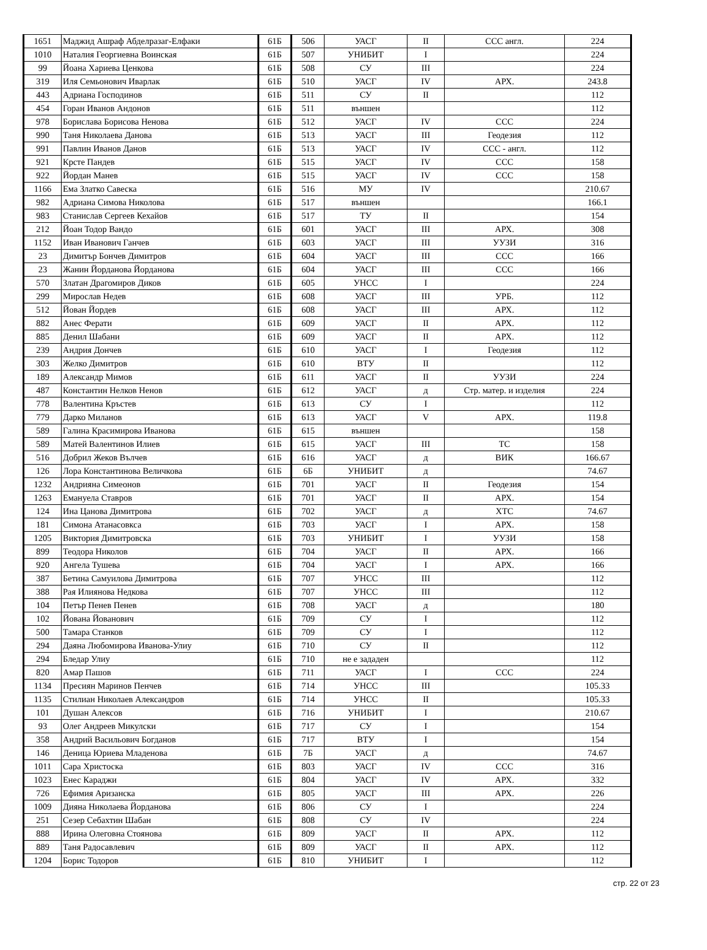| 1651 | Маджид Ашраф Абделразаг-Елфаки | 61Б | 506 | УАСГ | II | ССС англ. | 224 |
| 1010 | Наталия Георгиевна Воинская | 61Б | 507 | УНИБИТ | I | | 224 |
| 99 | Йоана Хариева Ценкова | 61Б | 508 | СУ | III | | 224 |
| 319 | Иля Семьонович Иварлак | 61Б | 510 | УАСГ | IV | АРХ. | 243.8 |
| 443 | Адриана Господинов | 61Б | 511 | СУ | II | | 112 |
| 454 | Горан Иванов Андонов | 61Б | 511 | външен | | | 112 |
| 978 | Борислава Борисова Ненова | 61Б | 512 | УАСГ | IV | ССС | 224 |
| 990 | Таня Николаева Данова | 61Б | 513 | УАСГ | III | Геодезия | 112 |
| 991 | Павлин Иванов Данов | 61Б | 513 | УАСГ | IV | ССС - англ. | 112 |
| 921 | Крсте Пандев | 61Б | 515 | УАСГ | IV | ССС | 158 |
| 922 | Йордан Манев | 61Б | 515 | УАСГ | IV | ССС | 158 |
| 1166 | Ема Златко Савеска | 61Б | 516 | МУ | IV | | 210.67 |
| 982 | Адриана Симова Николова | 61Б | 517 | външен | | | 166.1 |
| 983 | Станислав Сергеев Кехайов | 61Б | 517 | ТУ | II | | 154 |
| 212 | Йоан Тодор Вандо | 61Б | 601 | УАСГ | III | АРХ. | 308 |
| 1152 | Иван Иванович Ганчев | 61Б | 603 | УАСГ | III | УУЗИ | 316 |
| 23 | Димитър Бончев Димитров | 61Б | 604 | УАСГ | III | ССС | 166 |
| 23 | Жанин Йорданова Йорданова | 61Б | 604 | УАСГ | III | ССС | 166 |
| 570 | Златан Драгомиров Диков | 61Б | 605 | УНСС | I | | 224 |
| 299 | Мирослав Недев | 61Б | 608 | УАСГ | III | УРБ. | 112 |
| 512 | Йован Йордев | 61Б | 608 | УАСГ | III | АРХ. | 112 |
| 882 | Анес Ферати | 61Б | 609 | УАСГ | II | АРХ. | 112 |
| 885 | Денил Шабани | 61Б | 609 | УАСГ | II | АРХ. | 112 |
| 239 | Андрия Дончев | 61Б | 610 | УАСГ | I | Геодезия | 112 |
| 303 | Желко Димитров | 61Б | 610 | ВТУ | II | | 112 |
| 189 | Александр Мимов | 61Б | 611 | УАСГ | II | УУЗИ | 224 |
| 487 | Константин Нелков Ненов | 61Б | 612 | УАСГ | д | Стр. матер. и изделия | 224 |
| 778 | Валентина Кръстев | 61Б | 613 | СУ | I | | 112 |
| 779 | Дарко Миланов | 61Б | 613 | УАСГ | V | АРХ. | 119.8 |
| 589 | Галина Красимирова Иванова | 61Б | 615 | външен | | | 158 |
| 589 | Матей Валентинов Илиев | 61Б | 615 | УАСГ | III | ТС | 158 |
| 516 | Добрил Жеков Вълчев | 61Б | 616 | УАСГ | д | ВИК | 166.67 |
| 126 | Лора Константинова Величкова | 61Б | 6Б | УНИБИТ | д | | 74.67 |
| 1232 | Андрияна Симеонов | 61Б | 701 | УАСГ | II | Геодезия | 154 |
| 1263 | Емануела Ставров | 61Б | 701 | УАСГ | II | АРХ. | 154 |
| 124 | Ина Цанова Димитрова | 61Б | 702 | УАСГ | д | ХТС | 74.67 |
| 181 | Симона Атанасовкса | 61Б | 703 | УАСГ | I | АРХ. | 158 |
| 1205 | Виктория Димитровска | 61Б | 703 | УНИБИТ | I | УУЗИ | 158 |
| 899 | Теодора Николов | 61Б | 704 | УАСГ | II | АРХ. | 166 |
| 920 | Ангела Тушева | 61Б | 704 | УАСГ | I | АРХ. | 166 |
| 387 | Бетина Самуилова Димитрова | 61Б | 707 | УНСС | III | | 112 |
| 388 | Рая Илиянова Недкова | 61Б | 707 | УНСС | III | | 112 |
| 104 | Петър Пенев Пенев | 61Б | 708 | УАСГ | д | | 180 |
| 102 | Йована Йованович | 61Б | 709 | СУ | I | | 112 |
| 500 | Тамара Станков | 61Б | 709 | СУ | I | | 112 |
| 294 | Даяна Любомирова Иванова-Улиу | 61Б | 710 | СУ | II | | 112 |
| 294 | Бледар Улиу | 61Б | 710 | не е зададен | | | 112 |
| 820 | Амар Пашов | 61Б | 711 | УАСГ | I | ССС | 224 |
| 1134 | Пресиян Маринов Пенчев | 61Б | 714 | УНСС | III | | 105.33 |
| 1135 | Стилиан Николаев Александров | 61Б | 714 | УНСС | II | | 105.33 |
| 101 | Душан Алексов | 61Б | 716 | УНИБИТ | I | | 210.67 |
| 93 | Олег Андреев Микулски | 61Б | 717 | СУ | I | | 154 |
| 358 | Андрий Васильович Богданов | 61Б | 717 | ВТУ | I | | 154 |
| 146 | Деница Юриева Младенова | 61Б | 7Б | УАСГ | д | | 74.67 |
| 1011 | Сара Христоска | 61Б | 803 | УАСГ | IV | ССС | 316 |
| 1023 | Енес Караджи | 61Б | 804 | УАСГ | IV | АРХ. | 332 |
| 726 | Ефимия Аризанска | 61Б | 805 | УАСГ | III | АРХ. | 226 |
| 1009 | Дияна Николаева Йорданова | 61Б | 806 | СУ | I | | 224 |
| 251 | Сезер Себахтин Шабан | 61Б | 808 | СУ | IV | | 224 |
| 888 | Ирина Олеговна Стоянова | 61Б | 809 | УАСГ | II | АРХ. | 112 |
| 889 | Таня Радосавлевич | 61Б | 809 | УАСГ | II | АРХ. | 112 |
| 1204 | Борис Тодоров | 61Б | 810 | УНИБИТ | I | | 112 |
стр. 22 от 23